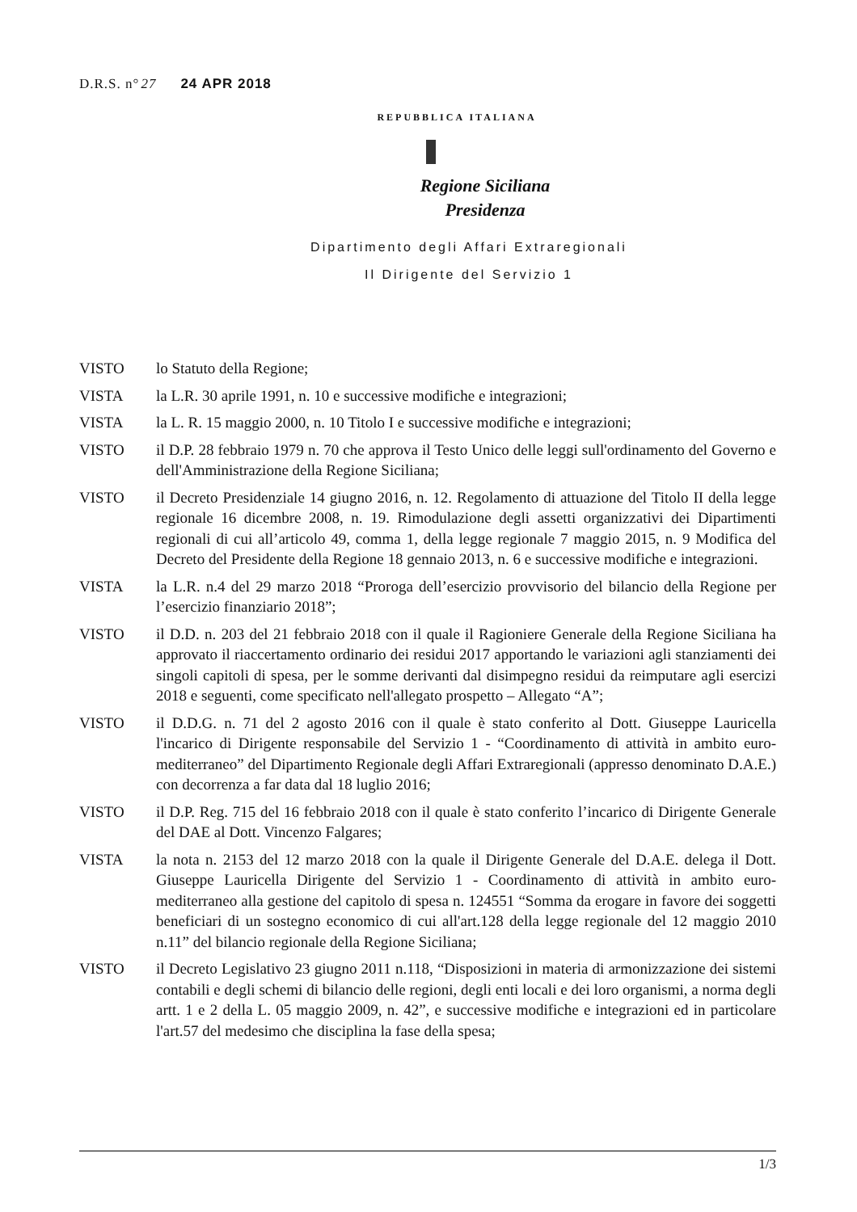D.R.S. n°27 24 APR 2018
REPUBBLICA ITALIANA
Regione Siciliana
Presidenza
Dipartimento degli Affari Extraregionali
Il Dirigente del Servizio 1
VISTO lo Statuto della Regione;
VISTA la L.R. 30 aprile 1991, n. 10 e successive modifiche e integrazioni;
VISTA la L. R. 15 maggio 2000, n. 10 Titolo I e successive modifiche e integrazioni;
VISTO il D.P. 28 febbraio 1979 n. 70 che approva il Testo Unico delle leggi sull'ordinamento del Governo e dell'Amministrazione della Regione Siciliana;
VISTO il Decreto Presidenziale 14 giugno 2016, n. 12. Regolamento di attuazione del Titolo II della legge regionale 16 dicembre 2008, n. 19. Rimodulazione degli assetti organizzativi dei Dipartimenti regionali di cui all’articolo 49, comma 1, della legge regionale 7 maggio 2015, n. 9 Modifica del Decreto del Presidente della Regione 18 gennaio 2013, n. 6 e successive modifiche e integrazioni.
VISTA la L.R. n.4 del 29 marzo 2018 “Proroga dell’esercizio provvisorio del bilancio della Regione per l’esercizio finanziario 2018”;
VISTO il D.D. n. 203 del 21 febbraio 2018 con il quale il Ragioniere Generale della Regione Siciliana ha approvato il riaccertamento ordinario dei residui 2017 apportando le variazioni agli stanziamenti dei singoli capitoli di spesa, per le somme derivanti dal disimpegno residui da reimputare agli esercizi 2018 e seguenti, come specificato nell'allegato prospetto – Allegato “A”;
VISTO il D.D.G. n. 71 del 2 agosto 2016 con il quale è stato conferito al Dott. Giuseppe Lauricella l'incarico di Dirigente responsabile del Servizio 1 - “Coordinamento di attività in ambito euro-mediterraneo” del Dipartimento Regionale degli Affari Extraregionali (appresso denominato D.A.E.) con decorrenza a far data dal 18 luglio 2016;
VISTO il D.P. Reg. 715 del 16 febbraio 2018 con il quale è stato conferito l’incarico di Dirigente Generale del DAE al Dott. Vincenzo Falgares;
VISTA la nota n. 2153 del 12 marzo 2018 con la quale il Dirigente Generale del D.A.E. delega il Dott. Giuseppe Lauricella Dirigente del Servizio 1 - Coordinamento di attività in ambito euro-mediterraneo alla gestione del capitolo di spesa n. 124551 “Somma da erogare in favore dei soggetti beneficiari di un sostegno economico di cui all'art.128 della legge regionale del 12 maggio 2010 n.11” del bilancio regionale della Regione Siciliana;
VISTO il Decreto Legislativo 23 giugno 2011 n.118, “Disposizioni in materia di armonizzazione dei sistemi contabili e degli schemi di bilancio delle regioni, degli enti locali e dei loro organismi, a norma degli artt. 1 e 2 della L. 05 maggio 2009, n. 42”, e successive modifiche e integrazioni ed in particolare l'art.57 del medesimo che disciplina la fase della spesa;
1/3